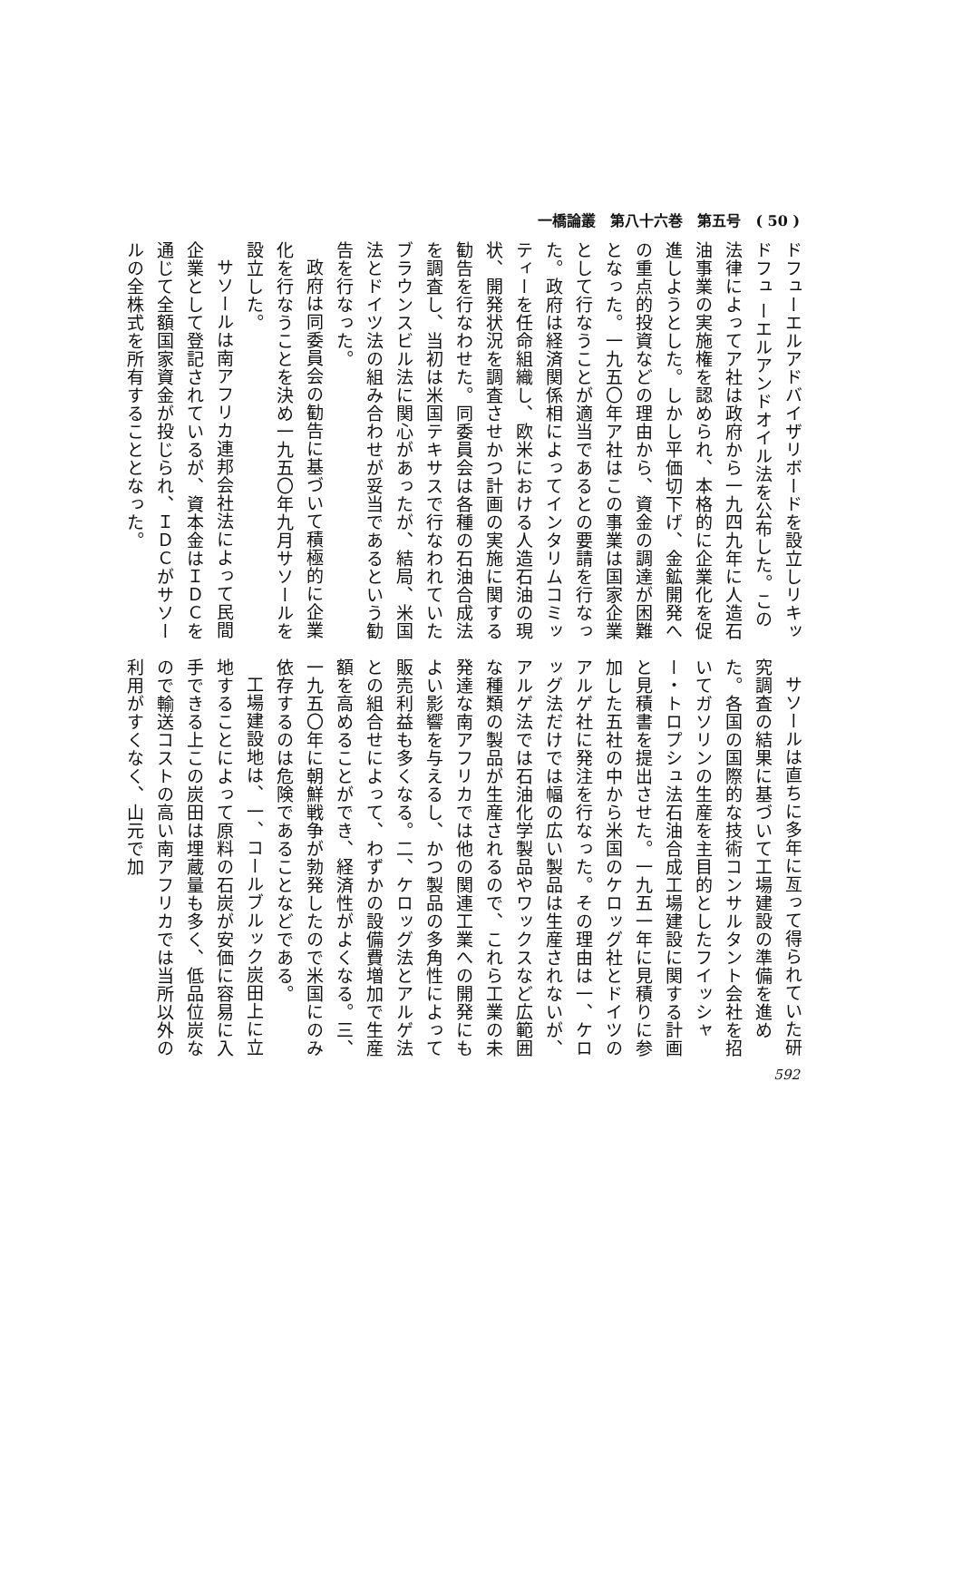一橋論叢　第八十六巻　第五号　( 50 )
ドフューエルアドバイザリボードを設立しリキッドフュ ーエルアンドオイル法を公布した。この法律によってア社は政府から一九四九年に人造石油事業の実施権を認められ、本格的に企業化を促進しようとした。しかし平価切下げ、金鉱開発への重点的投資などの理由から、資金の調達が困難となった。一九五〇年ア社はこの事業は国家企業として行なうことが適当であるとの要請を行なった。政府は経済関係相によってインタリムコミッティーを任命組織し、欧米における人造石油の現状、開発状況を調査させかつ計画の実施に関する勧告を行なわせた。同委員会は各種の石油合成法を調査し、当初は米国テキサスで行なわれていたブラウンスビル法に関心があったが、結局、米国法とドイツ法の組み合わせが妥当であるという勧告を行なった。
政府は同委員会の勧告に基づいて積極的に企業化を行なうことを決め一九五〇年九月サソールを設立した。
サソールは南アフリカ連邦会社法によって民間企業として登記されているが、資本金はＩＤＣを通じて全額国家資金が投じられ、ＩＤＣがサソールの全株式を所有することとなった。
サソールは直ちに多年に亙って得られていた研究調査の結果に基づいて工場建設の準備を進めた。各国の国際的な技術コンサルタント会社を招いてガソリンの生産を主目的としたフイッシャー・トロプシュ法石油合成工場建設に関する計画と見積書を提出させた。一九五一年に見積りに参加した五社の中から米国のケロッグ社とドイツのアルゲ社に発注を行なった。その理由は一、ケロッグ法だけでは幅の広い製品は生産されないが、アルゲ法では石油化学製品やワックスなど広範囲な種類の製品が生産されるので、これら工業の未発達な南アフリカでは他の関連工業への開発にもよい影響を与えるし、かつ製品の多角性によって販売利益も多くなる。二、ケロッグ法とアルゲ法との組合せによって、わずかの設備費増加で生産額を高めることができ、経済性がよくなる。三、一九五〇年に朝鮮戦争が勃発したので米国にのみ依存するのは危険であることなどである。
工場建設地は、一、コールブルック炭田上に立地することによって原料の石炭が安価に容易に入手できる上この炭田は埋蔵量も多く、低品位炭なので輸送コストの高い南アフリカでは当所以外の利用がすくなく、山元で加
592